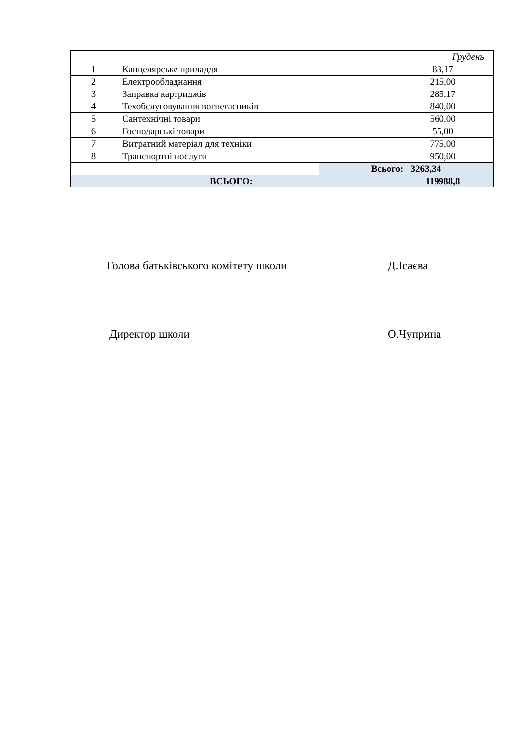| Грудень | | | |
| 1 | Канцелярське приладдя | | 83,17 |
| 2 | Електрообладнання | | 215,00 |
| 3 | Заправка картриджів | | 285,17 |
| 4 | Техобслуговування вогнегасників | | 840,00 |
| 5 | Сантехнічні товари | | 560,00 |
| 6 | Господарські товари | | 55,00 |
| 7 | Витратний матеріал для техніки | | 775,00 |
| 8 | Транспортні послуги | | 950,00 |
| | | Всього: 3263,34 | |
| ВСЬОГО: | | | 119988,8 |
Голова батьківського комітету школи Д.Ісаєва
Директор школи О.Чуприна